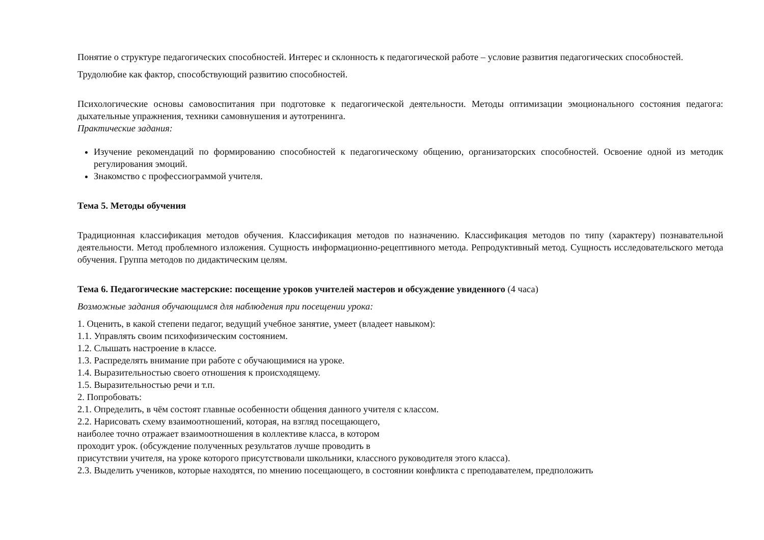Понятие о структуре педагогических способностей. Интерес и склонность к педагогической работе – условие развития педагогических способностей.
Трудолюбие как фактор, способствующий развитию способностей.
Психологические основы самовоспитания при подготовке к педагогической деятельности. Методы оптимизации эмоционального состояния педагога: дыхательные упражнения, техники самовнушения и аутотренинга.
Практические задания:
Изучение рекомендаций по формированию способностей к педагогическому общению, организаторских способностей. Освоение одной из методик регулирования эмоций.
Знакомство с профессиограммой учителя.
Тема 5. Методы обучения
Традиционная классификация методов обучения. Классификация методов по назначению. Классификация методов по типу (характеру) познавательной деятельности. Метод проблемного изложения. Сущность информационно-рецептивного метода. Репродуктивный метод. Сущность исследовательского метода обучения. Группа методов по дидактическим целям.
Тема 6. Педагогические мастерские: посещение уроков учителей мастеров и обсуждение увиденного (4 часа)
Возможные задания обучающимся для наблюдения при посещении урока:
1. Оценить, в какой степени педагог, ведущий учебное занятие, умеет (владеет навыком):
1.1. Управлять своим психофизическим состоянием.
1.2. Слышать настроение в классе.
1.3. Распределять внимание при работе с обучающимися на уроке.
1.4. Выразительностью своего отношения к происходящему.
1.5. Выразительностью речи и т.п.
2. Попробовать:
2.1. Определить, в чём состоят главные особенности общения данного учителя с классом.
2.2. Нарисовать схему взаимоотношений, которая, на взгляд посещающего,
наиболее точно отражает взаимоотношения в коллективе класса, в котором
проходит урок. (обсуждение полученных результатов лучше проводить в
присутствии учителя, на уроке которого присутствовали школьники, классного руководителя этого класса).
2.3. Выделить учеников, которые находятся, по мнению посещающего, в состоянии конфликта с преподавателем, предположить